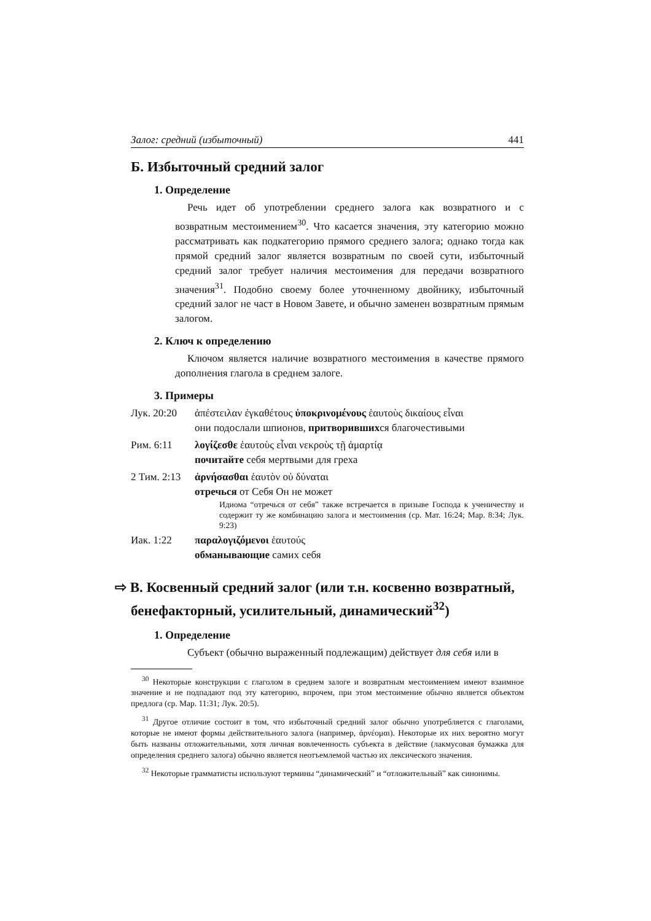Залог: средний (избыточный) 441
Б. Избыточный средний залог
1. Определение
Речь идет об употреблении среднего залога как возвратного и с возвратным местоимением<sup>30</sup>. Что касается значения, эту категорию можно рассматривать как подкатегорию прямого среднего залога; однако тогда как прямой средний залог является возвратным по своей сути, избыточный средний залог требует наличия местоимения для передачи возвратного значения<sup>31</sup>. Подобно своему более уточненному двойнику, избыточный средний залог не част в Новом Завете, и обычно заменен возвратным прямым залогом.
2. Ключ к определению
Ключом является наличие возвратного местоимения в качестве прямого дополнения глагола в среднем залоге.
3. Примеры
Лук. 20:20 ἀπέστειλαν ἐγκαθέτους ὑποκρινομένους ἑαυτοὺς δικαίους εἶναι
они подослали шпионов, притворившихся благочестивыми
Рим. 6:11 λογίζεσθε ἑαυτοὺς εἶναι νεκροὺς τῇ ἁμαρτίᾳ
почитайте себя мертвыми для греха
2 Тим. 2:13
ἀρνήσασθαι ἑαυτὸν οὐ δύναται
отречься от Себя Он не может
Идиома “отречься от себя” также встречается в призыве Господа к ученичеству и содержит ту же комбинацию залога и местоимения (ср. Мат. 16:24; Мар. 8:34; Лук. 9:23)
Иак. 1:22 παραλογιζόμενοι ἑαυτούς
обманывающие самих себя
⇨ В. Косвенный средний залог (или т.н. косвенно возвратный, бенефакторный, усилительный, динамический<sup>32</sup>)
1. Определение
Субъект (обычно выраженный подлежащим) действует для себя или в
<sup>30</sup> Некоторые конструкции с глаголом в среднем залоге и возвратным местоимением имеют взаимное значение и не подпадают под эту категорию, впрочем, при этом местоимение обычно является объектом предлога (ср. Мар. 11:31; Лук. 20:5).
<sup>31</sup> Другое отличие состоит в том, что избыточный средний залог обычно употребляется с глаголами, которые не имеют формы действительного залога (например, ἀρνέομαι). Некоторые их них вероятно могут быть названы отложительными, хотя личная вовлеченность субъекта в действие (лакмусовая бумажка для определения среднего залога) обычно является неотъемлемой частью их лексического значения.
<sup>32</sup> Некоторые грамматисты используют термины “динамический” и “отложительный” как синонимы.